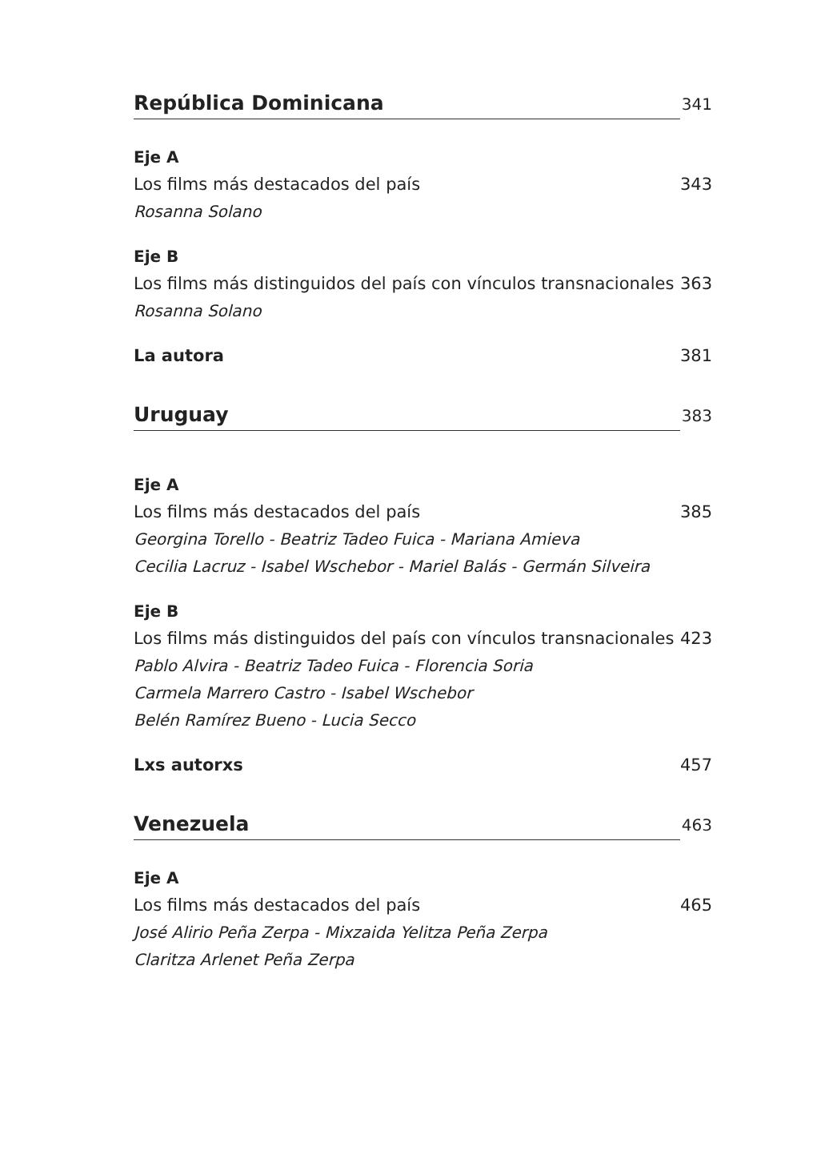República Dominicana 341
Eje A
Los films más destacados del país 343
Rosanna Solano
Eje B
Los films más distinguidos del país con vínculos transnacionales 363
Rosanna Solano
La autora 381
Uruguay 383
Eje A
Los films más destacados del país 385
Georgina Torello - Beatriz Tadeo Fuica - Mariana Amieva
Cecilia Lacruz - Isabel Wschebor - Mariel Balás - Germán Silveira
Eje B
Los films más distinguidos del país con vínculos transnacionales 423
Pablo Alvira - Beatriz Tadeo Fuica - Florencia Soria
Carmela Marrero Castro - Isabel Wschebor
Belén Ramírez Bueno - Lucia Secco
Lxs autorxs 457
Venezuela 463
Eje A
Los films más destacados del país 465
José Alirio Peña Zerpa - Mixzaida Yelitza Peña Zerpa
Claritza Arlenet Peña Zerpa